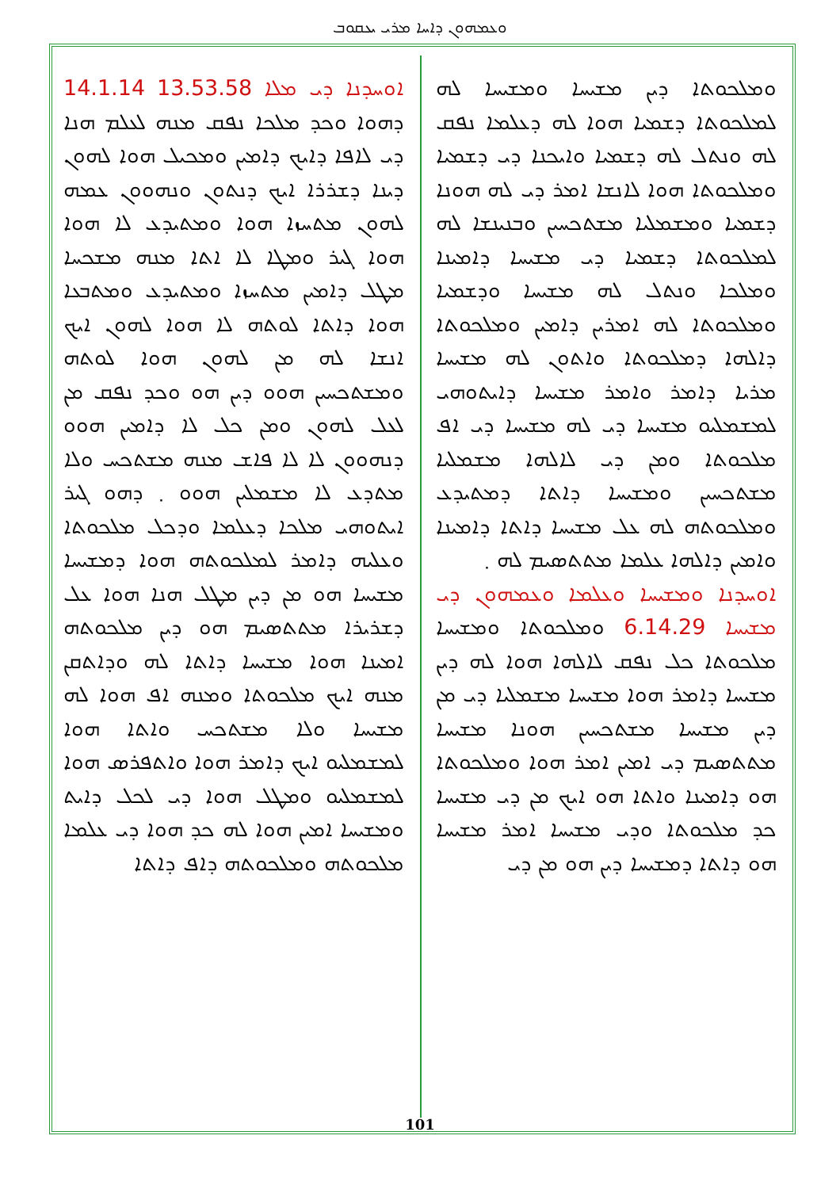ܘܥܡܗܘܢ ܕܐܚܐ ܡܪܝ ܝܥܩܘܒ
ܐܘܚܕܢܐ ܕܝ ܡܠܐ 13.53.58 14.1.14 ܕܗܘܐ ܘܟܕ ܡܠܟܐ ܢܦܩ ܡܢܗ ܠܥܠܡ ܗܢܐ ܕܝ ܠܐܦܐ ܕܐܝܟ ܕܐܡܝܢ ܘܡܟܝܠ ܗܘܐ ܠܗܘܢ ܕܝܢܐ ܕܫܪܪܐ ܐܝܟ ܕܢܬܘܢ ܘܢܗܘܘܢ ܥܡܗ ܠܗܘܢ ܡܬܚܙܐ ܗܘܐ ܘܡܬܝܕܥ ܠܐ ܗܘܐ ܗܘܐ ܓܝܪ ܘܡܛܐ ܠܐ ܐܬܐ ܡܢܗ ܡܫܟܚܐ ܡܛܠ ܕܐܡܝܢ ܡܬܚܙܐ ܘܡܬܝܕܥ ܘܡܬܒܥܐ ܗܘܐ ܕܐܬܐ ܠܘܬܗ ܠܐ ܗܘܐ ܠܗܘܢ ܐܝܟ ܐܢܫܐ ܠܗ ܡܢ ܠܗܘܢ ܗܘܐ ܠܘܬܗ ܘܡܫܬܟܚܝܢ ܗܘܘ ܕܝܢ ܗܘ ܘܟܕ ܢܦܩ ܡܢ ܠܥܠ ܠܗܘܢ ܘܡܢ ܟܠ ܠܐ ܕܐܡܝܢ ܗܘܘ ܕܢܗܘܘܢ ܠܐ ܠܐ ܦܐܫ ܡܢܗ ܡܫܬܟܚ ܘܠܐ ܡܬܕܥ ܠܐ ܡܫܡܠܝܢ ܗܘܘ ܂ ܕܗܘ ܓܝܪ ܐܝܬܘܗܝ ܡܠܟܐ ܕܥܠܡܐ ܘܕܟܠ ܡܠܟܘܬܐ ܘܥܠܝܗ ܕܐܡܪ ܠܡܠܟܘܬܗ ܗܘܐ ܕܡܫܝܚܐ ܡܫܝܚܐ ܗܘ ܡܢ ܕܝܢ ܡܛܠ ܗܢܐ ܗܘܐ ܥܠ ܕܫܪܝܪܐ ܡܬܬܣܝܡ ܗܘ ܕܝܢ ܡܠܟܘܬܗ ܐܡܝܢܐ ܗܘܐ ܡܫܝܚܐ ܕܐܬܐ ܠܗ ܘܕܐܬܩܢ ܡܢܗ ܐܝܟ ܡܠܟܘܬܐ ܘܡܢܗ ܐܦ ܗܘܐ ܠܗ ܡܫܝܚܐ ܘܠܐ ܡܫܬܟܚ ܘܐܬܐ ܗܘܐ ܠܡܫܡܠܝܘ ܐܝܟ ܕܐܡܪ ܗܘܐ ܘܐܬܦܪܣ ܗܘܐ ܠܡܫܡܠܝܘ ܘܡܛܠ ܗܘܐ ܕܝ ܠܟܠ ܕܐܝܬ ܘܡܫܝܚܐ ܐܡܝܢ ܗܘܐ ܠܗ ܟܕ ܗܘܐ ܕܝ ܥܠܡܐ ܡܠܟܘܬܗ ܘܡܠܟܘܬܗ ܕܐܦ ܕܐܬܐ
ܘܡܠܟܘܬܐ ܕܝܢ ܡܫܝܚܐ ܘܡܫܝܚܐ ܠܗ ܠܡܠܟܘܬܐ ܕܫܡܝܐ ܗܘܐ ܠܗ ܕܥܠܡܐ ܢܦܩ ܠܗ ܘܢܬܠ ܠܗ ܕܫܡܝܐ ܘܐܝܟܢܐ ܕܝ ܕܫܡܝܐ ܘܡܠܟܘܬܐ ܗܘܐ ܠܐܢܫܐ ܐܡܪ ܕܝ ܠܗ ܗܘܢܐ ܕܫܡܝܐ ܘܡܫܡܠܝܐ ܡܫܬܟܚܝܢ ܘܒܢܝܢܫܐ ܠܗ ܠܡܠܟܘܬܐ ܕܫܡܝܐ ܕܝ ܡܫܝܚܐ ܕܐܡܝܢܐ ܘܡܠܟܐ ܘܢܬܠ ܠܗ ܡܫܝܚܐ ܘܕܫܡܝܐ ܘܡܠܟܘܬܐ ܠܗ ܐܡܪܝܢ ܕܐܡܝܢ ܘܡܠܟܘܬܐ ܕܐܠܗܐ ܕܡܠܟܘܬܐ ܘܐܬܘܢ ܠܗ ܡܫܝܚܐ ܡܪܝܐ ܕܐܡܪ ܘܐܡܪ ܡܫܝܚܐ ܕܐܝܬܘܗܝ ܠܡܫܡܠܝܘ ܡܫܝܚܐ ܕܝ ܠܗ ܡܫܝܚܐ ܕܝ ܐܦ ܡܠܟܘܬܐ ܘܡܢ ܕܝ ܠܐܠܗܐ ܡܫܡܠܝܐ ܡܫܬܟܚܝܢ ܘܡܫܝܚܐ ܕܐܬܐ ܕܡܬܝܕܥ ܘܡܠܟܘܬܗ ܠܗ ܥܠ ܡܫܝܚܐ ܕܐܬܐ ܕܐܡܝܢܐ ܘܐܡܝܢ ܕܐܠܗܐ ܥܠܡܐ ܡܬܬܣܝܡ ܠܗ ܂
ܐܘܚܕܢܐ ܘܡܫܝܚܐ ܘܥܠܡܐ ܘܥܡܗܘܢ ܕܝ ܡܫܝܚܐ 6.14.29 ܘܡܠܟܘܬܐ ܘܡܫܝܚܐ ܡܠܟܘܬܐ ܟܠ ܢܦܩ ܠܐܠܗܐ ܗܘܐ ܠܗ ܕܝܢ ܡܫܝܚܐ ܕܐܡܪ ܗܘܐ ܡܫܝܚܐ ܡܫܡܠܝܐ ܕܝ ܡܢ ܕܝܢ ܡܫܝܚܐ ܡܫܬܟܚܝܢ ܗܘܢܐ ܡܫܝܚܐ ܡܬܬܣܝܡ ܕܝ ܐܡܝܢ ܐܡܪ ܗܘܐ ܘܡܠܟܘܬܐ ܗܘ ܕܐܡܝܢܐ ܘܐܬܐ ܗܘ ܐܝܟ ܡܢ ܕܝ ܡܫܝܚܐ ܟܕ ܡܠܟܘܬܐ ܘܕܝ ܡܫܝܚܐ ܐܡܪ ܡܫܝܚܐ ܗܘ ܕܐܬܐ ܕܡܫܝܚܐ ܕܝܢ ܗܘ ܡܢ ܕܝ
101